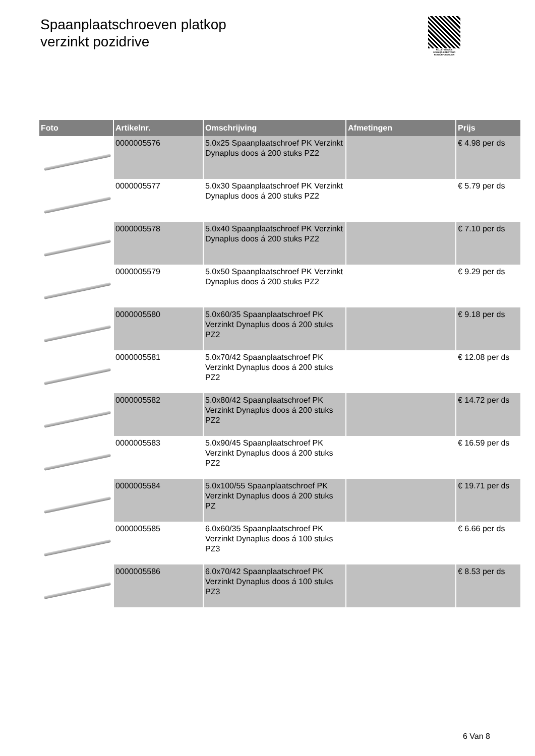Spaanplaatschroeven platkop
verzinkt pozidrive
PALLETSERVICE
SCAN QR-CODE VOOR RETOURFORMULIER
| Foto | Artikelnr. | Omschrijving | Afmetingen | Prijs |
| --- | --- | --- | --- | --- |
| | 0000005576 | 5.0x25 Spaanplaatschroef PK Verzinkt Dynaplus doos á 200 stuks PZ2 | | € 4.98 per ds |
| | 0000005577 | 5.0x30 Spaanplaatschroef PK Verzinkt Dynaplus doos á 200 stuks PZ2 | | € 5.79 per ds |
| | 0000005578 | 5.0x40 Spaanplaatschroef PK Verzinkt Dynaplus doos á 200 stuks PZ2 | | € 7.10 per ds |
| | 0000005579 | 5.0x50 Spaanplaatschroef PK Verzinkt Dynaplus doos á 200 stuks PZ2 | | € 9.29 per ds |
| | 0000005580 | 5.0x60/35 Spaanplaatschroef PK Verzinkt Dynaplus doos á 200 stuks PZ2 | | € 9.18 per ds |
| | 0000005581 | 5.0x70/42 Spaanplaatschroef PK Verzinkt Dynaplus doos á 200 stuks PZ2 | | € 12.08 per ds |
| | 0000005582 | 5.0x80/42 Spaanplaatschroef PK Verzinkt Dynaplus doos á 200 stuks PZ2 | | € 14.72 per ds |
| | 0000005583 | 5.0x90/45 Spaanplaatschroef PK Verzinkt Dynaplus doos á 200 stuks PZ2 | | € 16.59 per ds |
| | 0000005584 | 5.0x100/55 Spaanplaatschroef PK Verzinkt Dynaplus doos á 200 stuks PZ | | € 19.71 per ds |
| | 0000005585 | 6.0x60/35 Spaanplaatschroef PK Verzinkt Dynaplus doos á 100 stuks PZ3 | | € 6.66 per ds |
| | 0000005586 | 6.0x70/42 Spaanplaatschroef PK Verzinkt Dynaplus doos á 100 stuks PZ3 | | € 8.53 per ds |
6 Van 8